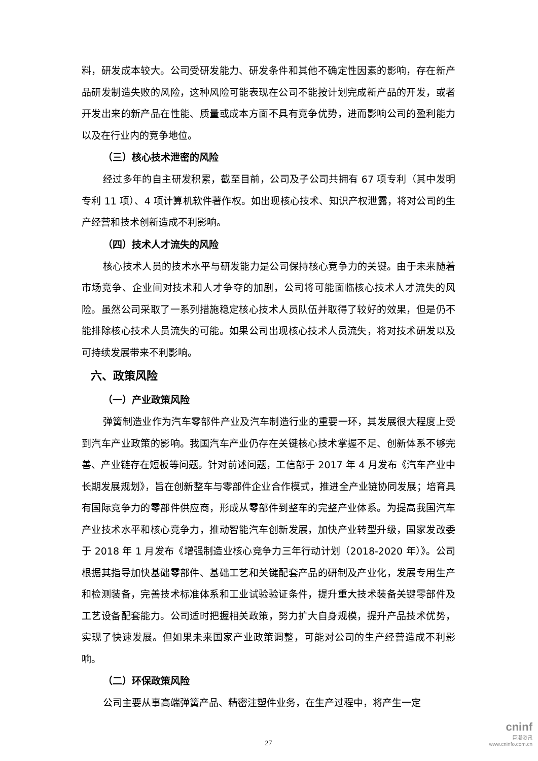料，研发成本较大。公司受研发能力、研发条件和其他不确定性因素的影响，存在新产品研发制造失败的风险，这种风险可能表现在公司不能按计划完成新产品的开发，或者开发出来的新产品在性能、质量或成本方面不具有竞争优势，进而影响公司的盈利能力以及在行业内的竞争地位。
（三）核心技术泄密的风险
经过多年的自主研发积累，截至目前，公司及子公司共拥有 67 项专利（其中发明专利 11 项）、4 项计算机软件著作权。如出现核心技术、知识产权泄露，将对公司的生产经营和技术创新造成不利影响。
（四）技术人才流失的风险
核心技术人员的技术水平与研发能力是公司保持核心竞争力的关键。由于未来随着市场竞争、企业间对技术和人才争夺的加剧，公司将可能面临核心技术人才流失的风险。虽然公司采取了一系列措施稳定核心技术人员队伍并取得了较好的效果，但是仍不能排除核心技术人员流失的可能。如果公司出现核心技术人员流失，将对技术研发以及可持续发展带来不利影响。
六、政策风险
（一）产业政策风险
弹簧制造业作为汽车零部件产业及汽车制造行业的重要一环，其发展很大程度上受到汽车产业政策的影响。我国汽车产业仍存在关键核心技术掌握不足、创新体系不够完善、产业链存在短板等问题。针对前述问题，工信部于 2017 年 4 月发布《汽车产业中长期发展规划》，旨在创新整车与零部件企业合作模式，推进全产业链协同发展；培育具有国际竞争力的零部件供应商，形成从零部件到整车的完整产业体系。为提高我国汽车产业技术水平和核心竞争力，推动智能汽车创新发展，加快产业转型升级，国家发改委于 2018 年 1 月发布《增强制造业核心竞争力三年行动计划（2018-2020 年）》。公司根据其指导加快基础零部件、基础工艺和关键配套产品的研制及产业化，发展专用生产和检测装备，完善技术标准体系和工业试验验证条件，提升重大技术装备关键零部件及工艺设备配套能力。公司适时把握相关政策，努力扩大自身规模，提升产品技术优势，实现了快速发展。但如果未来国家产业政策调整，可能对公司的生产经营造成不利影响。
（二）环保政策风险
公司主要从事高端弹簧产品、精密注塑件业务，在生产过程中，将产生一定
27
cninf
巨潮资讯
www.cninfo.com.cn